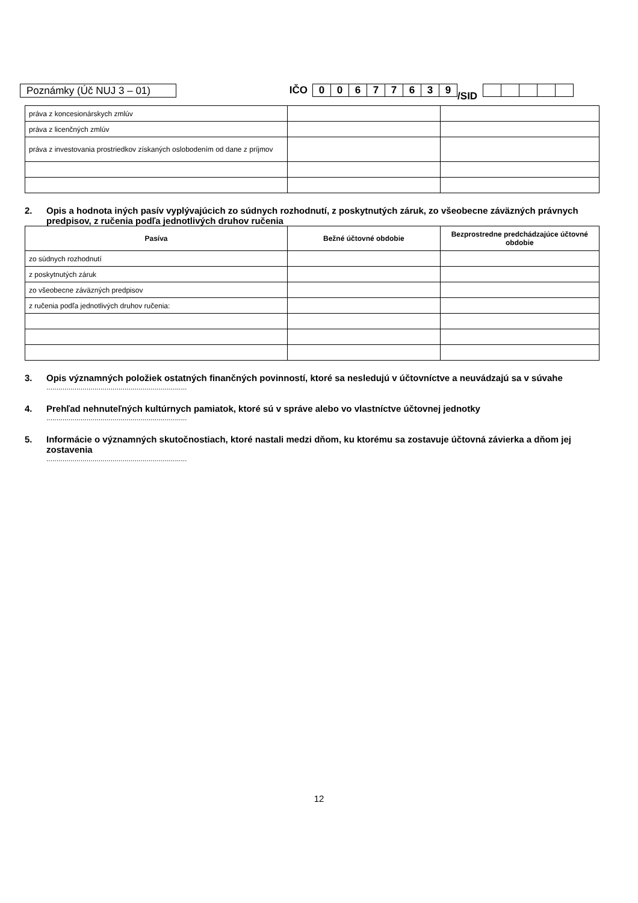Poznámky (Úč NUJ 3 – 01)
IČO
00677639
/SID
| práva z koncesionárskych zmlúv | | |
| práva z licenčných zmlúv | | |
| práva z investovania prostriedkov získaných oslobodením od dane z príjmov | | |
2. Opis a hodnota iných pasív vyplývajúcich zo súdnych rozhodnutí, z poskytnutých záruk, zo všeobecne záväzných právnych predpisov, z ručenia podľa jednotlivých druhov ručenia
| Pasíva | Bežné účtovné obdobie | Bezprostredne predchádzajúce účtovné obdobie |
| --- | --- | --- |
| zo súdnych rozhodnutí | | |
| z poskytnutých záruk | | |
| zo všeobecne záväzných predpisov | | |
| z ručenia podľa jednotlivých druhov ručenia: | | |
3. Opis významných položiek ostatných finančných povinností, ktoré sa nesledujú v účtovníctve a neuvádzajú sa v súvahe
......................................................................
4. Prehľad nehnuteľných kultúrnych pamiatok, ktoré sú v správe alebo vo vlastníctve účtovnej jednotky
......................................................................
5. Informácie o významných skutočnostiach, ktoré nastali medzi dňom, ku ktorému sa zostavuje účtovná závierka a dňom jej zostavenia
......................................................................
12